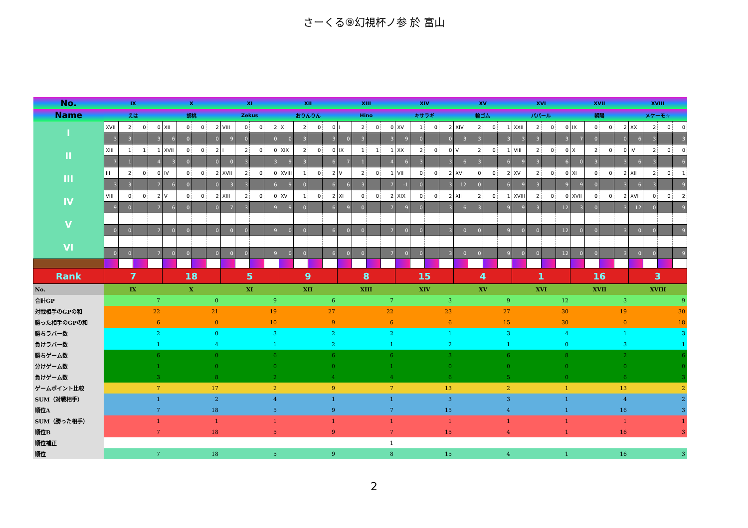さーくる⑨幻視杯ノ参 於 富山
| No. | IX | | | | X | | | | XI | | | | XII | | | | XIII | | | | XIV | | | | XV | | | | XVI | | | | XVII | | | | XVIII | | | |
| --- | --- | --- | --- | --- | --- | --- | --- | --- | --- | --- | --- | --- | --- | --- | --- | --- | --- | --- | --- | --- | --- | --- | --- | --- | --- | --- | --- | --- | --- | --- | --- | --- | --- | --- | --- | --- | --- | --- | --- | --- |
| Name | えは | | | | 胡桃 | | | | Zekus | | | | おりんりん | | | | Hino | | | | キサラギ | | | | 輪ゴム | | | | パパール | | | | 朝陽 | | | | メケーモ☆ | | | |
| I | XVII | 2 | 0 | 0 | XII | 0 | 0 | 2 | VIII | 0 | 0 | 2 | X | 2 | 0 | 0 | I | 2 | 0 | 0 | XV | 1 | 0 | 2 | XIV | 2 | 0 | 1 | XXII | 2 | 0 | 0 | IX | 0 | 0 | 2 | XX | 2 | 0 | 0 |
| | 3 | 3 | | 3 | 6 | 0 | | 0 | 9 | 0 | | 0 | 0 | 3 | | 3 | 0 | 3 | | 3 | 9 | 0 | | 0 | 3 | 3 | | 3 | 3 | 3 | | 3 | 7 | 0 | | 0 | 6 | 3 | | 3 |
| II | XIII | 1 | 1 | 1 | XVII | 0 | 0 | 2 | I | 2 | 0 | 0 | XIX | 2 | 0 | 0 | IX | 1 | 1 | 1 | XX | 2 | 0 | 0 | V | 2 | 0 | 1 | VIII | 2 | 0 | 0 | X | 2 | 0 | 0 | IV | 2 | 0 | 0 |
| | 7 | 1 | | 4 | 3 | 0 | | 0 | 0 | 3 | | 3 | 9 | 3 | | 6 | 7 | 1 | | 4 | 6 | 3 | | 3 | 6 | 3 | | 6 | 9 | 3 | | 6 | 0 | 3 | | 3 | 6 | 3 | | 6 |
| III | III | 2 | 0 | 0 | IV | 0 | 0 | 2 | XVII | 2 | 0 | 0 | XVIII | 1 | 0 | 2 | V | 2 | 0 | 1 | VII | 0 | 0 | 2 | XVI | 0 | 0 | 2 | XV | 2 | 0 | 0 | XI | 0 | 0 | 2 | XII | 2 | 0 | 1 |
| | 3 | 3 | | 7 | 6 | 0 | | 0 | 3 | 3 | | 6 | 9 | 0 | | 6 | 6 | 3 | | 7 | -1 | 0 | | 3 | 12 | 0 | | 6 | 9 | 3 | | 9 | 9 | 0 | | 3 | 6 | 3 | | 9 |
| IV | VIII | 0 | 0 | 2 | V | 0 | 0 | 2 | XIII | 2 | 0 | 0 | XV | 1 | 0 | 2 | XI | 0 | 0 | 2 | XIX | 0 | 0 | 2 | XII | 2 | 0 | 1 | XVIII | 2 | 0 | 0 | XVII | 0 | 0 | 2 | XVI | 0 | 0 | 2 |
| | 9 | 0 | | 7 | 6 | 0 | | 0 | 7 | 3 | | 9 | 9 | 0 | | 6 | 9 | 0 | | 7 | 9 | 0 | | 3 | 6 | 3 | | 9 | 9 | 3 | | 12 | 3 | 0 | | 3 | 12 | 0 | | 9 |
| V | | | | | | | | | | | | | | | | | | | | | | | | | | | | | | | | | | | | | | | | |
| | 0 | 0 | | 7 | 0 | 0 | | 0 | 0 | 0 | | 9 | 0 | 0 | | 6 | 0 | 0 | | 7 | 0 | 0 | | 3 | 0 | 0 | | 9 | 0 | 0 | | 12 | 0 | 0 | | 3 | 0 | 0 | | 9 |
| VI | | | | | | | | | | | | | | | | | | | | | | | | | | | | | | | | | | | | | | | | |
| | 0 | 0 | | 7 | 0 | 0 | | 0 | 0 | 0 | | 9 | 0 | 0 | | 6 | 0 | 0 | | 7 | 0 | 0 | | 3 | 0 | 0 | | 9 | 0 | 0 | | 12 | 0 | 0 | | 3 | 0 | 0 | | 9 |
| Rank | 7 | | | | 18 | | | | 5 | | | | 9 | | | | 8 | | | | 15 | | | | 4 | | | | 1 | | | | 16 | | | | 3 | | | |
| No. | IX | X | XI | XII | XIII | XIV | XV | XVI | XVII | XVIII |
| --- | --- | --- | --- | --- | --- | --- | --- | --- | --- | --- |
| 合計GP | 7 | 0 | 9 | 6 | 7 | 3 | 9 | 12 | 3 | 9 |
| 対戦相手のGPの和 | 22 | 21 | 19 | 27 | 22 | 23 | 27 | 30 | 19 | 30 |
| 勝った相手のGPの和 | 6 | 0 | 10 | 9 | 6 | 6 | 15 | 30 | 0 | 18 |
| 勝ちラバー数 | 2 | 0 | 3 | 2 | 2 | 1 | 3 | 4 | 1 | 3 |
| 負けラバー数 | 1 | 4 | 1 | 2 | 1 | 2 | 1 | 0 | 3 | 1 |
| 勝ちゲーム数 | 6 | 0 | 6 | 6 | 6 | 3 | 6 | 8 | 2 | 6 |
| 分けゲーム数 | 1 | 0 | 0 | 0 | 1 | 0 | 0 | 0 | 0 | 0 |
| 負けゲーム数 | 3 | 8 | 2 | 4 | 4 | 6 | 5 | 0 | 6 | 3 |
| ゲームポイント比較 | 7 | 17 | 2 | 9 | 7 | 13 | 2 | 1 | 13 | 2 |
| SUM（対戦相手） | 1 | 2 | 4 | 1 | 1 | 3 | 3 | 1 | 4 | 2 |
| 順位A | 7 | 18 | 5 | 9 | 7 | 15 | 4 | 1 | 16 | 3 |
| SUM（勝った相手） | 1 | 1 | 1 | 1 | 1 | 1 | 1 | 1 | 1 | 1 |
| 順位B | 7 | 18 | 5 | 9 | 7 | 15 | 4 | 1 | 16 | 3 |
| 順位補正 | | | | | 1 | | | | | |
| 順位 | 7 | 18 | 5 | 9 | 8 | 15 | 4 | 1 | 16 | 3 |
2